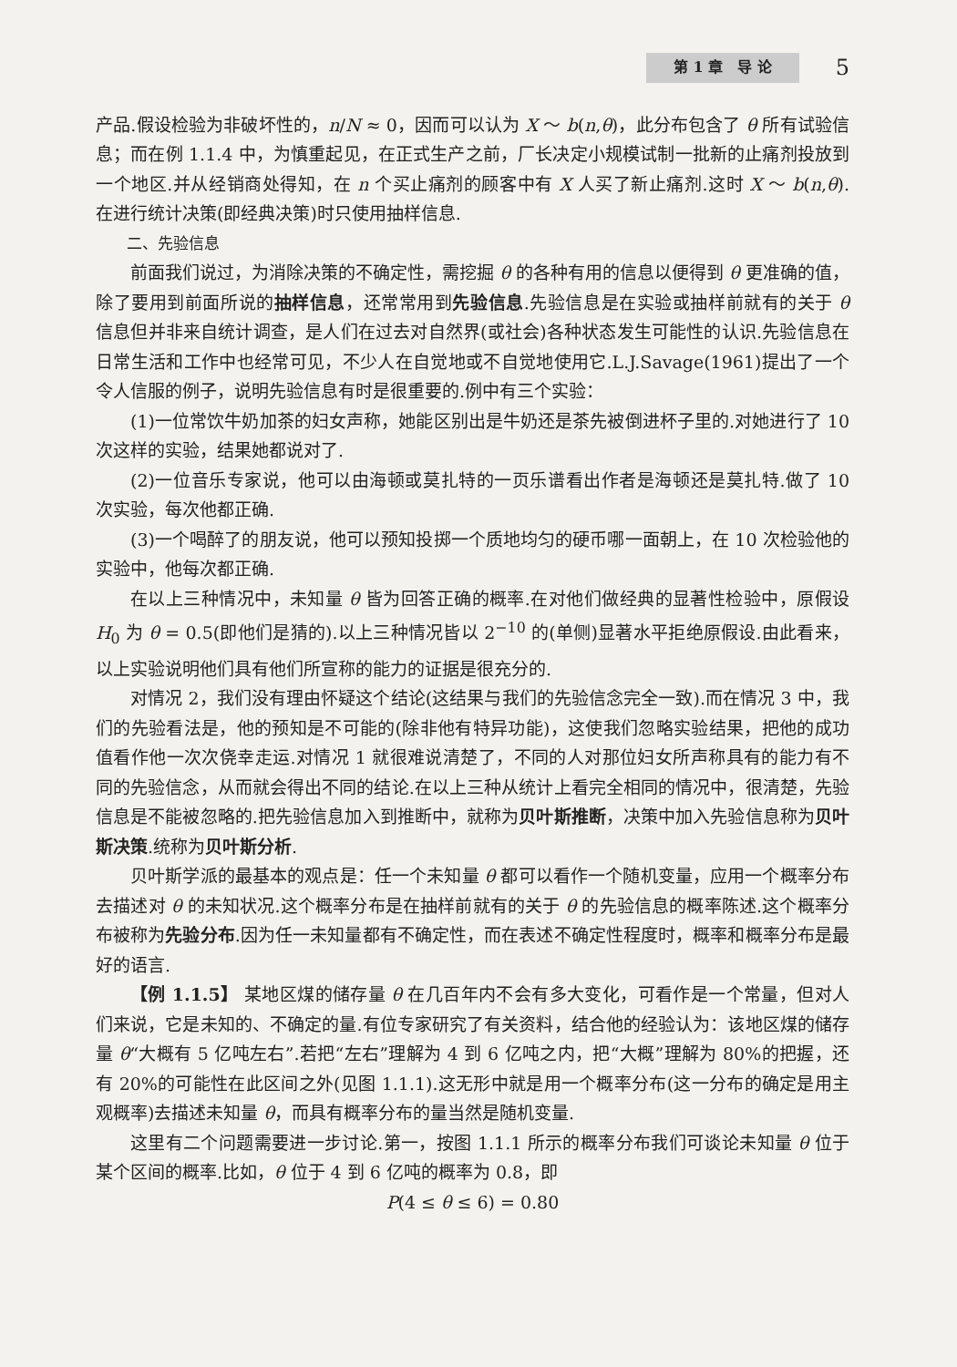第 1 章　导 论 5
产品.假设检验为非破坏性的，n/N ≈ 0，因而可以认为 X ～ b(n,θ)，此分布包含了 θ 所有试验信息；而在例 1.1.4 中，为慎重起见，在正式生产之前，厂长决定小规模试制一批新的止痛剂投放到一个地区.并从经销商处得知，在 n 个买止痛剂的顾客中有 X 人买了新止痛剂.这时 X ～ b(n,θ). 在进行统计决策(即经典决策)时只使用抽样信息.
二、先验信息
前面我们说过，为消除决策的不确定性，需挖掘 θ 的各种有用的信息以便得到 θ 更准确的值，除了要用到前面所说的抽样信息，还常常用到先验信息.先验信息是在实验或抽样前就有的关于 θ 信息但并非来自统计调查，是人们在过去对自然界(或社会)各种状态发生可能性的认识.先验信息在日常生活和工作中也经常可见，不少人在自觉地或不自觉地使用它.L.J.Savage(1961)提出了一个令人信服的例子，说明先验信息有时是很重要的.例中有三个实验：
(1)一位常饮牛奶加茶的妇女声称，她能区别出是牛奶还是茶先被倒进杯子里的.对她进行了 10 次这样的实验，结果她都说对了.
(2)一位音乐专家说，他可以由海顿或莫扎特的一页乐谱看出作者是海顿还是莫扎特.做了 10 次实验，每次他都正确.
(3)一个喝醉了的朋友说，他可以预知投掷一个质地均匀的硬币哪一面朝上，在 10 次检验他的实验中，他每次都正确.
在以上三种情况中，未知量 θ 皆为回答正确的概率.在对他们做经典的显著性检验中，原假设 H<sub>0</sub> 为 θ = 0.5(即他们是猜的).以上三种情况皆以 2<sup>−10</sup> 的(单侧)显著水平拒绝原假设.由此看来，以上实验说明他们具有他们所宣称的能力的证据是很充分的.
对情况 2，我们没有理由怀疑这个结论(这结果与我们的先验信念完全一致).而在情况 3 中，我们的先验看法是，他的预知是不可能的(除非他有特异功能)，这使我们忽略实验结果，把他的成功值看作他一次次侥幸走运.对情况 1 就很难说清楚了，不同的人对那位妇女所声称具有的能力有不同的先验信念，从而就会得出不同的结论.在以上三种从统计上看完全相同的情况中，很清楚，先验信息是不能被忽略的.把先验信息加入到推断中，就称为贝叶斯推断，决策中加入先验信息称为贝叶斯决策.统称为贝叶斯分析.
贝叶斯学派的最基本的观点是：任一个未知量 θ 都可以看作一个随机变量，应用一个概率分布去描述对 θ 的未知状况.这个概率分布是在抽样前就有的关于 θ 的先验信息的概率陈述.这个概率分布被称为先验分布.因为任一未知量都有不确定性，而在表述不确定性程度时，概率和概率分布是最好的语言.
【例 1.1.5】 某地区煤的储存量 θ 在几百年内不会有多大变化，可看作是一个常量，但对人们来说，它是未知的、不确定的量.有位专家研究了有关资料，结合他的经验认为：该地区煤的储存量 θ“大概有 5 亿吨左右”.若把“左右”理解为 4 到 6 亿吨之内，把“大概”理解为 80%的把握，还有 20%的可能性在此区间之外(见图 1.1.1).这无形中就是用一个概率分布(这一分布的确定是用主观概率)去描述未知量 θ，而具有概率分布的量当然是随机变量.
这里有二个问题需要进一步讨论.第一，按图 1.1.1 所示的概率分布我们可谈论未知量 θ 位于某个区间的概率.比如，θ 位于 4 到 6 亿吨的概率为 0.8，即
P(4 ≤ θ ≤ 6) = 0.80